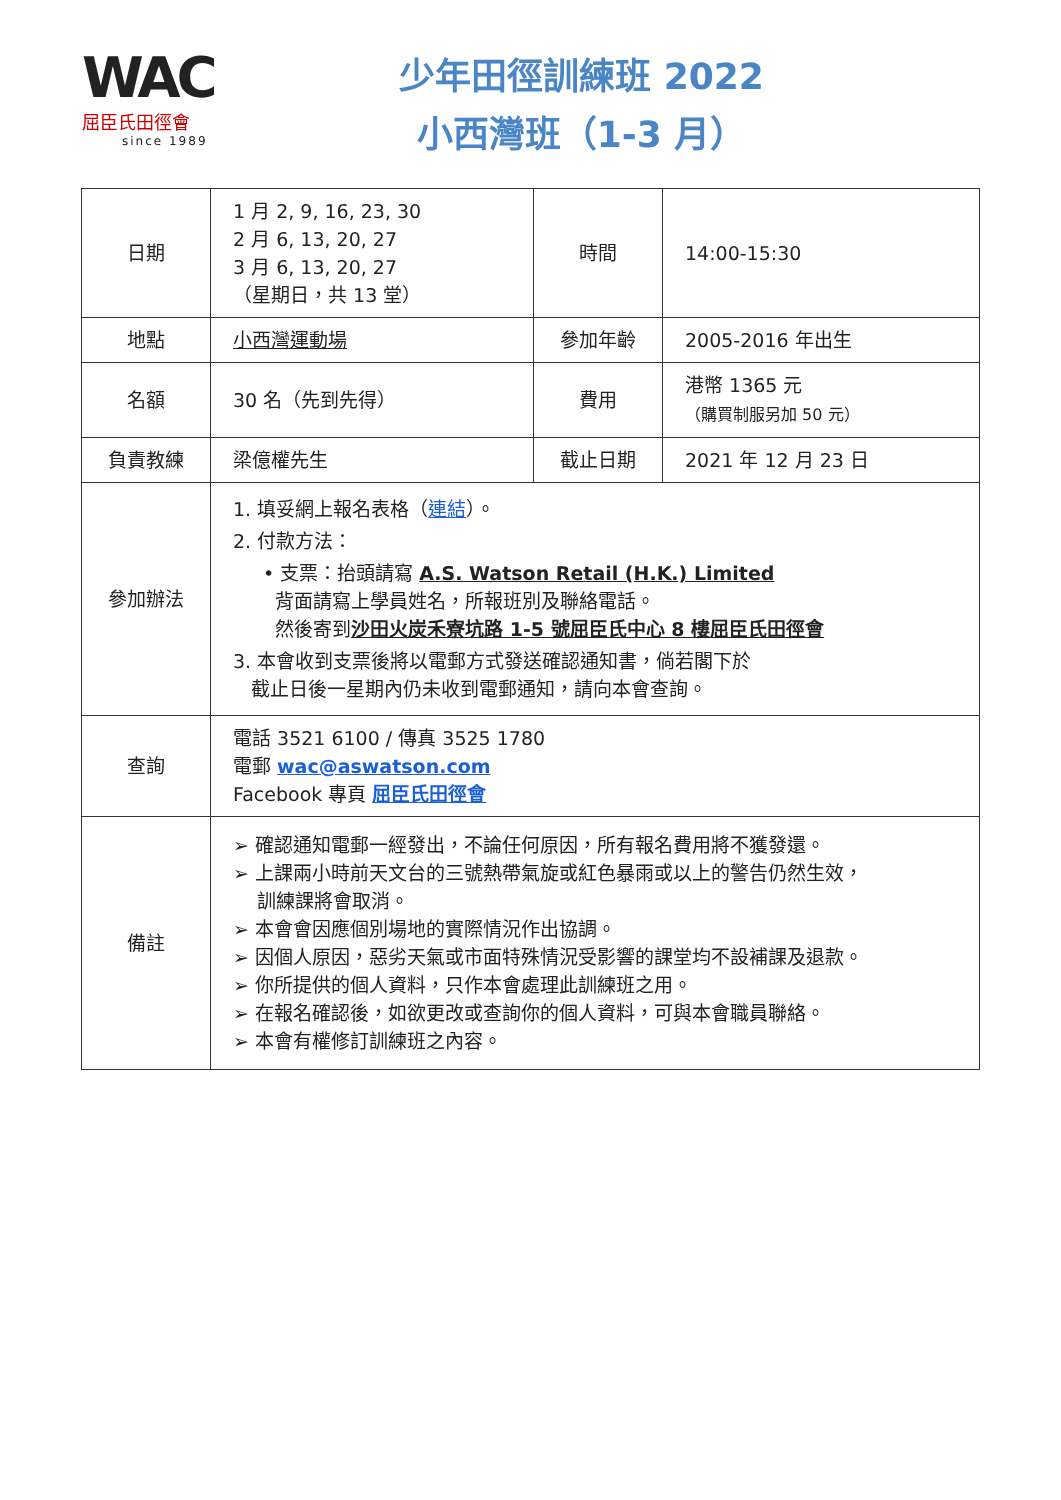WAC
屈臣氏田徑會
since 1989
少年田徑訓練班 2022
小西灣班（1-3 月）
| 日期 | 1 月 2, 9, 16, 23, 30 2 月 6, 13, 20, 27 3 月 6, 13, 20, 27 （星期日，共 13 堂） | 時間 | 14:00-15:30 |
| 地點 | 小西灣運動場 | 參加年齡 | 2005-2016 年出生 |
| 名額 | 30 名（先到先得） | 費用 | 港幣 1365 元 （購買制服另加 50 元） |
| 負責教練 | 梁億權先生 | 截止日期 | 2021 年 12 月 23 日 |
| 參加辦法 | 1. 填妥網上報名表格（ 連結 ）。 2. 付款方法： • 支票：抬頭請寫 A.S. Watson Retail (H.K.) Limited 背面請寫上學員姓名，所報班別及聯絡電話。 然後寄到 沙田火炭禾寮坑路 1-5 號屈臣氏中心 8 樓屈臣氏田徑會 3. 本會收到支票後將以電郵方式發送確認通知書，倘若閣下於 截止日後一星期內仍未收到電郵通知，請向本會查詢。 | | |
| 查詢 | 電話 3521 6100 / 傳真 3525 1780 電郵 wac@aswatson.com Facebook 專頁 屈臣氏田徑會 | | |
| 備註 | ➢ 確認通知電郵一經發出，不論任何原因，所有報名費用將不獲發還。 ➢ 上課兩小時前天文台的三號熱帶氣旋或紅色暴雨或以上的警告仍然生效， 訓練課將會取消。 ➢ 本會會因應個別場地的實際情況作出協調。 ➢ 因個人原因，惡劣天氣或市面特殊情況受影響的課堂均不設補課及退款。 ➢ 你所提供的個人資料，只作本會處理此訓練班之用。 ➢ 在報名確認後，如欲更改或查詢你的個人資料，可與本會職員聯絡。 ➢ 本會有權修訂訓練班之內容。 | | |